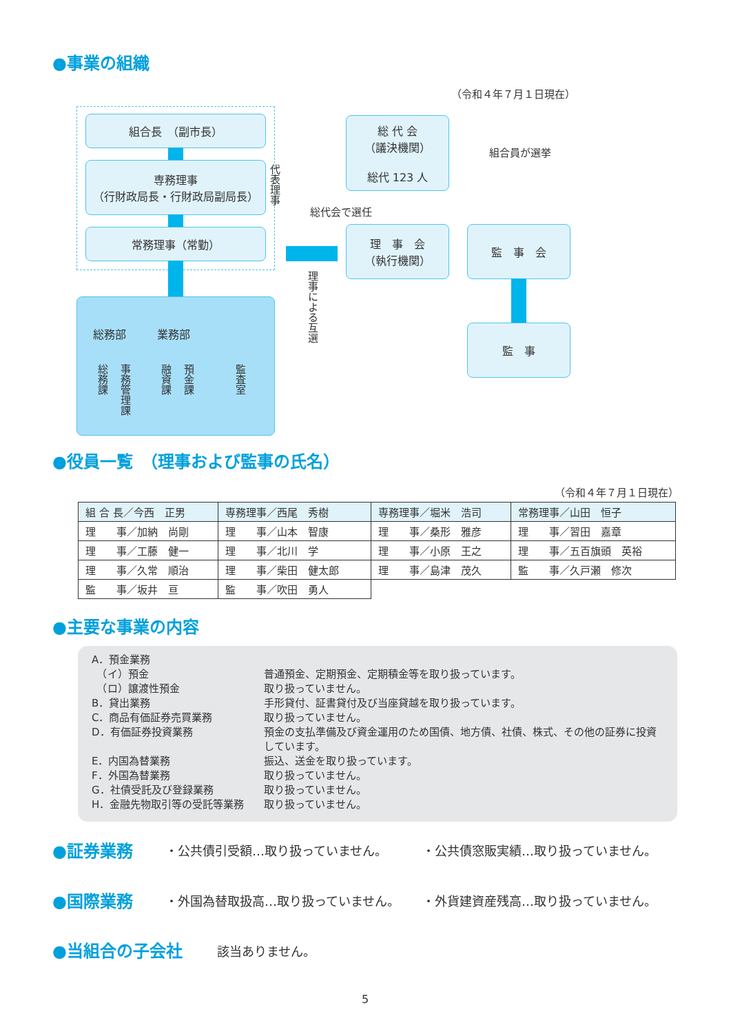●事業の組織
（令和４年７月１日現在）
組合長　（副市長）
専務理事
（行財政局長・行財政局副局長）
常務理事（常勤）
代表理事
総務部 業務部
総務課
事務管理課
融資課
預金課
監査室
総 代 会
（議決機関）
総代 123 人
組合員が選挙
総代会で選任
理　事　会
（執行機関）
理事による互選
監　事　会
監　事
●役員一覧　（理事および監事の氏名）
（令和４年７月１日現在）
| 組 合 長／今西 正男 | 専務理事／西尾 秀樹 | 専務理事／堀米 浩司 | 常務理事／山田 恒子 |
| 理 事／加納 尚剛 | 理 事／山本 智康 | 理 事／桑形 雅彦 | 理 事／習田 嘉章 |
| 理 事／工藤 健一 | 理 事／北川 学 | 理 事／小原 王之 | 理 事／五百旗頭 英裕 |
| 理 事／久常 順治 | 理 事／柴田 健太郎 | 理 事／島津 茂久 | 監 事／久戸瀬 修次 |
| 監 事／坂井 亘 | 監 事／吹田 勇人 | | |
●主要な事業の内容
A．預金業務
　（イ）預金 普通預金、定期預金、定期積金等を取り扱っています。
　（ロ）譲渡性預金 取り扱っていません。
B．貸出業務 手形貸付、証書貸付及び当座貸越を取り扱っています。
C．商品有価証券売買業務 取り扱っていません。
D．有価証券投資業務 預金の支払準備及び資金運用のため国債、地方債、社債、株式、その他の証券に投資しています。
E．内国為替業務 振込、送金を取り扱っています。
F．外国為替業務 取り扱っていません。
G．社債受託及び登録業務 取り扱っていません。
H．金融先物取引等の受託等業務 取り扱っていません。
●証券業務 ・公共債引受額…取り扱っていません。
・公共債窓販実績…取り扱っていません。
●国際業務
・外国為替取扱高…取り扱っていません。
・外貨建資産残高…取り扱っていません。
●当組合の子会社 該当ありません。
5